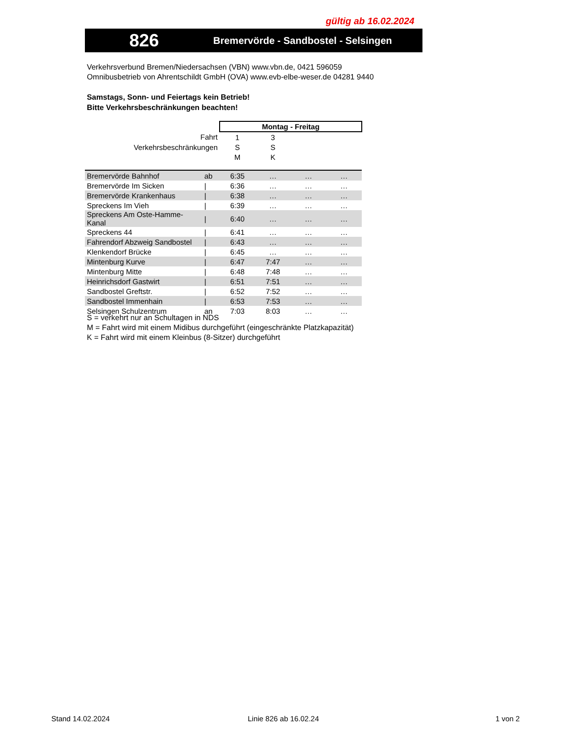gültig ab 16.02.2024
826
Bremervörde - Sandbostel - Selsingen
Verkehrsverbund Bremen/Niedersachsen (VBN) www.vbn.de, 0421 596059
Omnibusbetrieb von Ahrentschildt GmbH (OVA) www.evb-elbe-weser.de 04281 9440
Samstags, Sonn- und Feiertags kein Betrieb!
Bitte Verkehrsbeschränkungen beachten!
| | | Montag - Freitag | | | |
| Fahrt | | 1 | 3 | | |
| Verkehrsbeschränkungen | | S | S | | |
| | | M | K | | |
| Bremervörde Bahnhof | ab | 6:35 | … | … | … |
| Bremervörde Im Sicken | / | 6:36 | … | … | … |
| Bremervörde Krankenhaus | / | 6:38 | … | … | … |
| Spreckens Im Vieh | / | 6:39 | … | … | … |
| Spreckens Am Oste-Hamme-Kanal | / | 6:40 | … | … | … |
| Spreckens 44 | / | 6:41 | … | … | … |
| Fahrendorf Abzweig Sandbostel | / | 6:43 | … | … | … |
| Klenkendorf Brücke | / | 6:45 | … | … | … |
| Mintenburg Kurve | / | 6:47 | 7:47 | … | … |
| Mintenburg Mitte | / | 6:48 | 7:48 | … | … |
| Heinrichsdorf Gastwirt | / | 6:51 | 7:51 | … | … |
| Sandbostel Greftstr. | / | 6:52 | 7:52 | … | … |
| Sandbostel Immenhain | / | 6:53 | 7:53 | … | … |
| Selsingen Schulzentrum | an | 7:03 | 8:03 | … | … |
S = verkehrt nur an Schultagen in NDS
M = Fahrt wird mit einem Midibus durchgeführt (eingeschränkte Platzkapazität)
K = Fahrt wird mit einem Kleinbus (8-Sitzer) durchgeführt
Stand 14.02.2024 Linie 826 ab 16.02.24 1 von 2